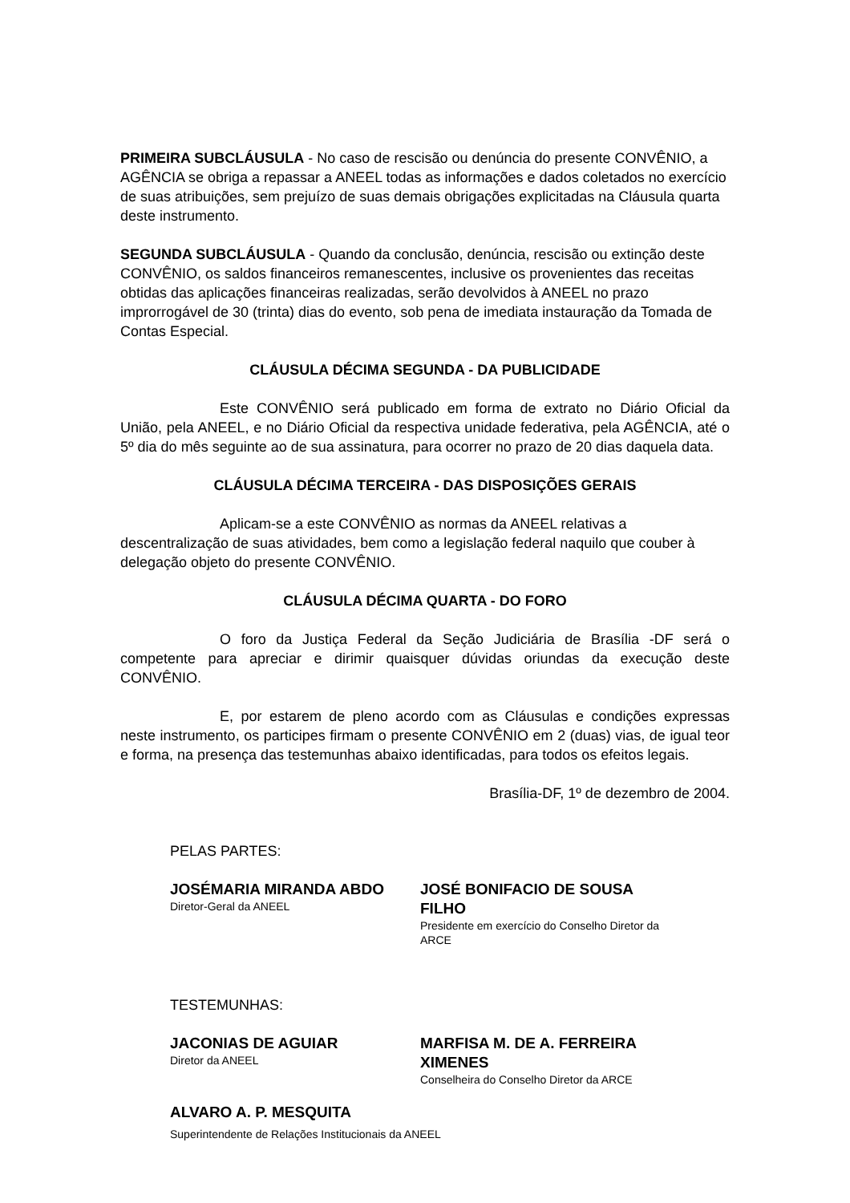PRIMEIRA SUBCLÁUSULA - No caso de rescisão ou denúncia do presente CONVÊNIO, a AGÊNCIA se obriga a repassar a ANEEL todas as informações e dados coletados no exercício de suas atribuições, sem prejuízo de suas demais obrigações explicitadas na Cláusula quarta deste instrumento.
SEGUNDA SUBCLÁUSULA - Quando da conclusão, denúncia, rescisão ou extinção deste CONVÊNIO, os saldos financeiros remanescentes, inclusive os provenientes das receitas obtidas das aplicações financeiras realizadas, serão devolvidos à ANEEL no prazo improrrogável de 30 (trinta) dias do evento, sob pena de imediata instauração da Tomada de Contas Especial.
CLÁUSULA DÉCIMA SEGUNDA - DA PUBLICIDADE
Este CONVÊNIO será publicado em forma de extrato no Diário Oficial da União, pela ANEEL, e no Diário Oficial da respectiva unidade federativa, pela AGÊNCIA, até o 5º dia do mês seguinte ao de sua assinatura, para ocorrer no prazo de 20 dias daquela data.
CLÁUSULA DÉCIMA TERCEIRA - DAS DISPOSIÇÕES GERAIS
Aplicam-se a este CONVÊNIO as normas da ANEEL relativas a descentralização de suas atividades, bem como a legislação federal naquilo que couber à delegação objeto do presente CONVÊNIO.
CLÁUSULA DÉCIMA QUARTA - DO FORO
O foro da Justiça Federal da Seção Judiciária de Brasília -DF será o competente para apreciar e dirimir quaisquer dúvidas oriundas da execução deste CONVÊNIO.
E, por estarem de pleno acordo com as Cláusulas e condições expressas neste instrumento, os participes firmam o presente CONVÊNIO em 2 (duas) vias, de igual teor e forma, na presença das testemunhas abaixo identificadas, para todos os efeitos legais.
Brasília-DF, 1º de dezembro de 2004.
PELAS PARTES:
JOSÉMARIA MIRANDA ABDO
Diretor-Geral da ANEEL
JOSÉ BONIFACIO DE SOUSA FILHO
Presidente em exercício do Conselho Diretor da ARCE
TESTEMUNHAS:
JACONIAS DE AGUIAR
Diretor da ANEEL
MARFISA M. DE A. FERREIRA XIMENES
Conselheira do Conselho Diretor da ARCE
ALVARO A. P. MESQUITA
Superintendente de Relações Institucionais da ANEEL